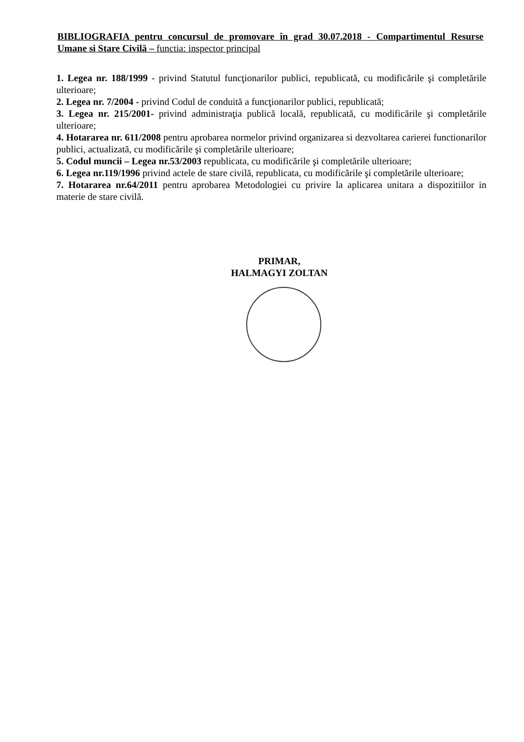BIBLIOGRAFIA pentru concursul de promovare în grad 30.07.2018 - Compartimentul Resurse Umane si Stare Civilă – functia: inspector principal
1. Legea nr. 188/1999 - privind Statutul funcţionarilor publici, republicată, cu modificările şi completările ulterioare;
2. Legea nr. 7/2004 - privind Codul de conduită a funcţionarilor publici, republicată;
3. Legea nr. 215/2001- privind administraţia publică locală, republicată, cu modificările şi completările ulterioare;
4. Hotararea nr. 611/2008 pentru aprobarea normelor privind organizarea si dezvoltarea carierei functionarilor publici, actualizată, cu modificările şi completările ulterioare;
5. Codul muncii – Legea nr.53/2003 republicata, cu modificările şi completările ulterioare;
6. Legea nr.119/1996 privind actele de stare civilă, republicata, cu modificările şi completările ulterioare;
7. Hotararea nr.64/2011 pentru aprobarea Metodologiei cu privire la aplicarea unitara a dispozitiilor in materie de stare civilă.
PRIMAR,
HALMAGYI ZOLTAN